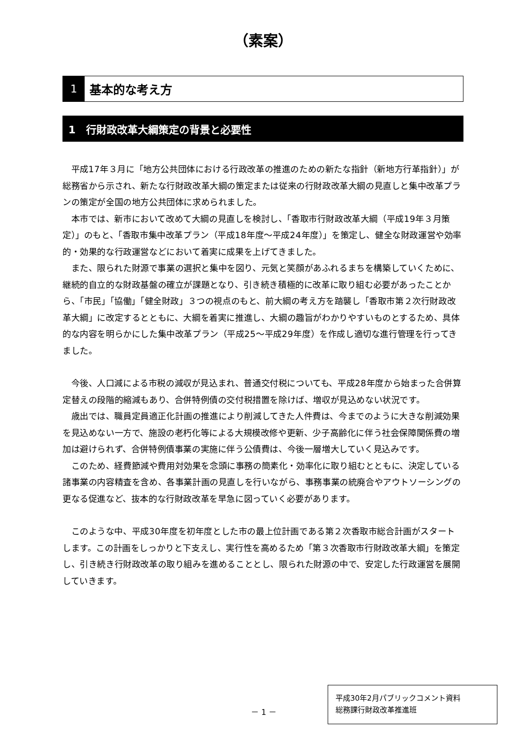（素案）
1 基本的な考え方
1　行財政改革大綱策定の背景と必要性
平成17年３月に「地方公共団体における行政改革の推進のための新たな指針（新地方行革指針）」が総務省から示され、新たな行財政改革大綱の策定または従来の行財政改革大綱の見直しと集中改革プランの策定が全国の地方公共団体に求められました。
本市では、新市において改めて大綱の見直しを検討し、「香取市行財政改革大綱（平成19年３月策定）」のもと、「香取市集中改革プラン（平成18年度～平成24年度）」を策定し、健全な財政運営や効率的・効果的な行政運営などにおいて着実に成果を上げてきました。
また、限られた財源で事業の選択と集中を図り、元気と笑顔があふれるまちを構築していくために、継続的自立的な財政基盤の確立が課題となり、引き続き積極的に改革に取り組む必要があったことから、「市民」「協働」「健全財政」３つの視点のもと、前大綱の考え方を踏襲し「香取市第２次行財政改革大綱」に改定するとともに、大綱を着実に推進し、大綱の趣旨がわかりやすいものとするため、具体的な内容を明らかにした集中改革プラン（平成25～平成29年度）を作成し適切な進行管理を行ってきました。
今後、人口減による市税の減収が見込まれ、普通交付税についても、平成28年度から始まった合併算定替えの段階的縮減もあり、合併特例債の交付税措置を除けば、増収が見込めない状況です。
歳出では、職員定員適正化計画の推進により削減してきた人件費は、今までのように大きな削減効果を見込めない一方で、施設の老朽化等による大規模改修や更新、少子高齢化に伴う社会保障関係費の増加は避けられず、合併特例債事業の実施に伴う公債費は、今後一層増大していく見込みです。
このため、経費節減や費用対効果を念頭に事務の簡素化・効率化に取り組むとともに、決定している諸事業の内容精査を含め、各事業計画の見直しを行いながら、事務事業の統廃合やアウトソーシングの更なる促進など、抜本的な行財政改革を早急に図っていく必要があります。
このような中、平成30年度を初年度とした市の最上位計画である第２次香取市総合計画がスタートします。この計画をしっかりと下支えし、実行性を高めるため「第３次香取市行財政改革大綱」を策定し、引き続き行財政改革の取り組みを進めることとし、限られた財源の中で、安定した行政運営を展開していきます。
－ 1 －
平成30年2月パブリックコメント資料
総務課行財政改革推進班